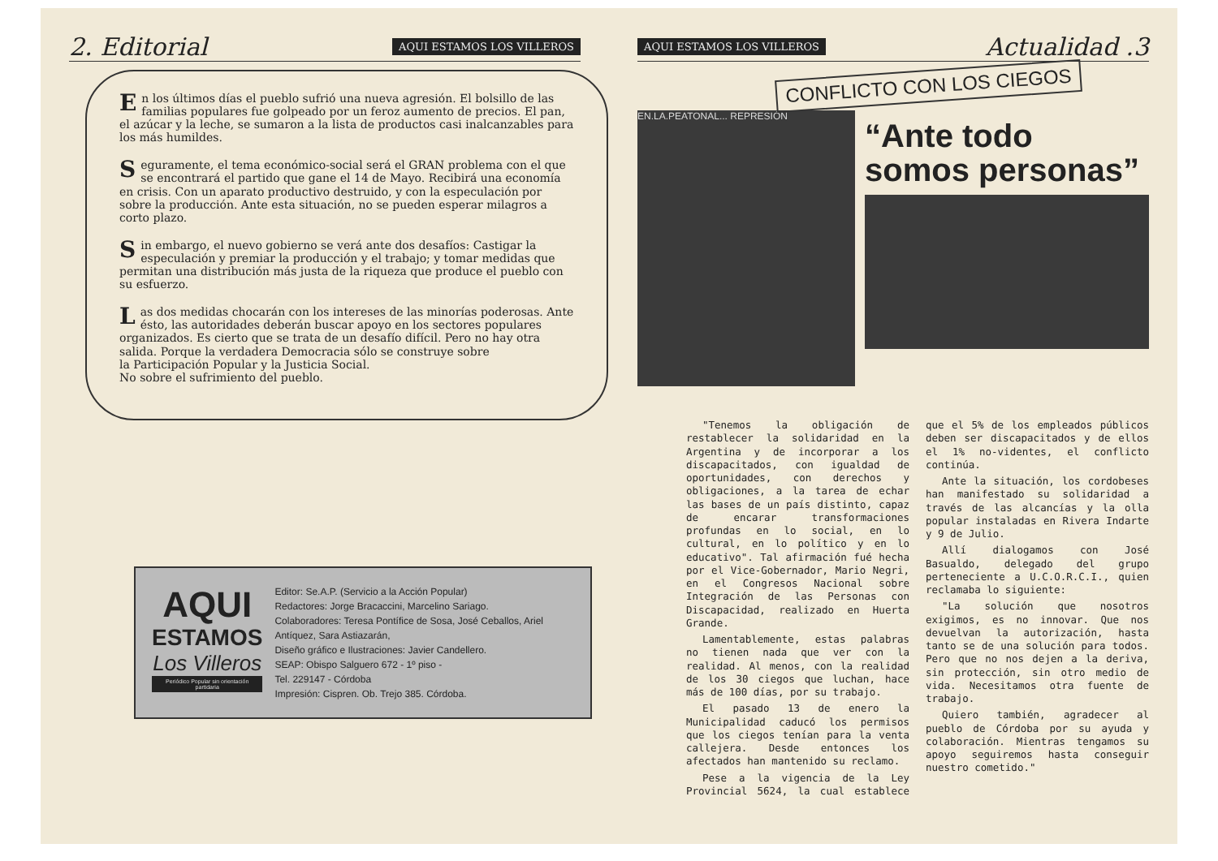2. Editorial AQUI ESTAMOS LOS VILLEROS
En los últimos días el pueblo sufrió una nueva agresión. El bolsillo de las familias populares fue golpeado por un feroz aumento de precios. El pan, el azúcar y la leche, se sumaron a la lista de productos casi inalcanzables para los más humildes.
Seguramente, el tema económico-social será el GRAN problema con el que se encontrará el partido que gane el 14 de Mayo. Recibirá una economía en crisis. Con un aparato productivo destruido, y con la especulación por sobre la producción. Ante esta situación, no se pueden esperar milagros a corto plazo.
Sin embargo, el nuevo gobierno se verá ante dos desafíos: Castigar la especulación y premiar la producción y el trabajo; y tomar medidas que permitan una distribución más justa de la riqueza que produce el pueblo con su esfuerzo.
Las dos medidas chocarán con los intereses de las minorías poderosas. Ante ésto, las autoridades deberán buscar apoyo en los sectores populares organizados. Es cierto que se trata de un desafío difícil. Pero no hay otra salida. Porque la verdadera Democracia sólo se construye sobre
la Participación Popular y la Justicia Social.
No sobre el sufrimiento del pueblo.
AQUI
ESTAMOS
Los Villeros
Periódico Popular sin orientación partidaria
Editor: Se.A.P. (Servicio a la Acción Popular)
Redactores: Jorge Bracaccini, Marcelino Sariago.
Colaboradores: Teresa Pontífice de Sosa, José Ceballos, Ariel Antíquez, Sara Astiazarán,
Diseño gráfico e Ilustraciones: Javier Candellero.
SEAP: Obispo Salguero 672 - 1º piso -
Tel. 229147 - Córdoba
Impresión: Cispren. Ob. Trejo 385. Córdoba.
AQUI ESTAMOS LOS VILLEROS Actualidad .3
CONFLICTO CON LOS CIEGOS
EN.LA.PEATONAL... REPRESIÓN
“Ante todo
somos personas”
"Tenemos la obligación de restablecer la solidaridad en la Argentina y de incorporar a los discapacitados, con igualdad de oportunidades, con derechos y obligaciones, a la tarea de echar las bases de un país distinto, capaz de encarar transformaciones profundas en lo social, en lo cultural, en lo político y en lo educativo". Tal afirmación fué hecha por el Vice-Gobernador, Mario Negri, en el Congresos Nacional sobre Integración de las Personas con Discapacidad, realizado en Huerta Grande.
Lamentablemente, estas palabras no tienen nada que ver con la realidad. Al menos, con la realidad de los 30 ciegos que luchan, hace más de 100 días, por su trabajo.
El pasado 13 de enero la Municipalidad caducó los permisos que los ciegos tenían para la venta callejera. Desde entonces los afectados han mantenido su reclamo.
Pese a la vigencia de la Ley Provincial 5624, la cual establece que el 5% de los empleados públicos deben ser discapacitados y de ellos el 1% no-videntes, el conflicto continúa.
Ante la situación, los cordobeses han manifestado su solidaridad a través de las alcancías y la olla popular instaladas en Rivera Indarte y 9 de Julio.
Allí dialogamos con José Basualdo, delegado del grupo perteneciente a U.C.O.R.C.I., quien reclamaba lo siguiente:
"La solución que nosotros exigimos, es no innovar. Que nos devuelvan la autorización, hasta tanto se de una solución para todos. Pero que no nos dejen a la deriva, sin protección, sin otro medio de vida. Necesitamos otra fuente de trabajo.
Quiero también, agradecer al pueblo de Córdoba por su ayuda y colaboración. Mientras tengamos su apoyo seguiremos hasta conseguir nuestro cometido."